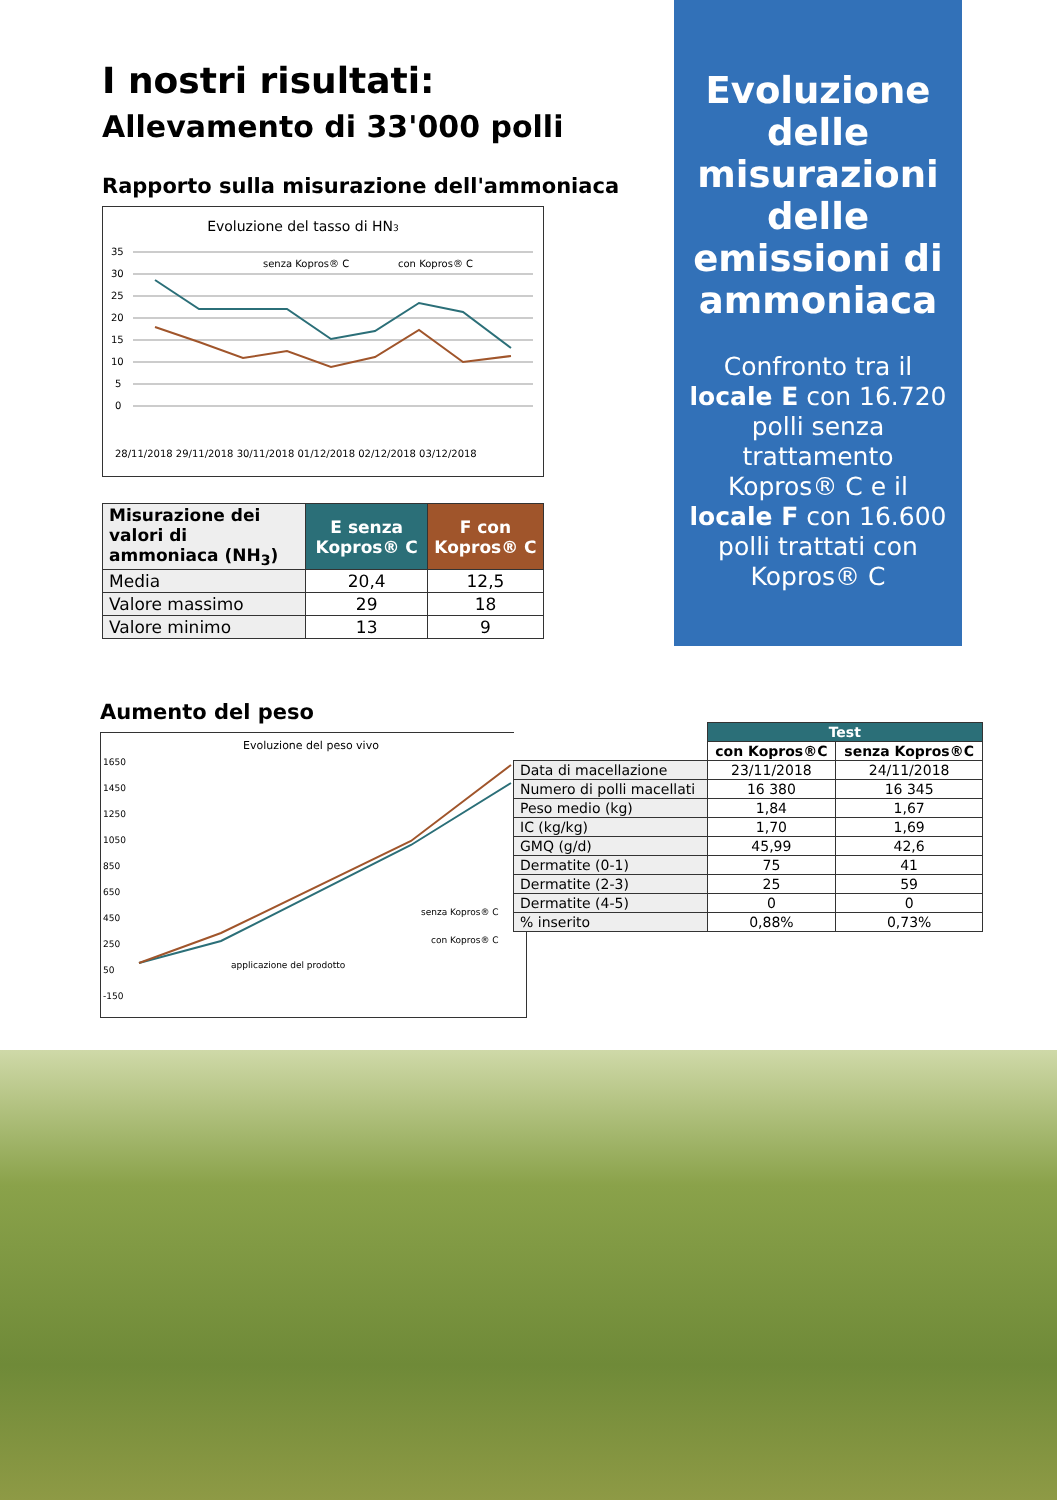I nostri risultati:
Allevamento di 33'000 polli
Rapporto sulla misurazione dell'ammoniaca
Evoluzione del tasso di HN3
senza Kopros® C
con Kopros® C
35
30
25
20
15
10
5
0
28/11/2018 29/11/2018 30/11/2018 01/12/2018 02/12/2018 03/12/2018
| Misurazione dei valori di ammoniaca (NH<sub>3</sub>) | E senza Kopros® C | F con Kopros® C |
| --- | --- | --- |
| Media | 20,4 | 12,5 |
| Valore massimo | 29 | 18 |
| Valore minimo | 13 | 9 |
Evoluzione delle misurazioni delle emissioni di ammoniaca
Confronto tra il locale E con 16.720 polli senza trattamento Kopros® C e il locale F con 16.600 polli trattati con Kopros® C
Aumento del peso
Evoluzione del peso vivo
1650
1450
1250
1050
850
650
450
250
50
-150
senza Kopros® C
con Kopros® C
applicazione del prodotto
| | Test | |
| | con Kopros®C | senza Kopros®C |
| Data di macellazione | 23/11/2018 | 24/11/2018 |
| Numero di polli macellati | 16 380 | 16 345 |
| Peso medio (kg) | 1,84 | 1,67 |
| IC (kg/kg) | 1,70 | 1,69 |
| GMQ (g/d) | 45,99 | 42,6 |
| Dermatite (0-1) | 75 | 41 |
| Dermatite (2-3) | 25 | 59 |
| Dermatite (4-5) | 0 | 0 |
| % inserito | 0,88% | 0,73% |